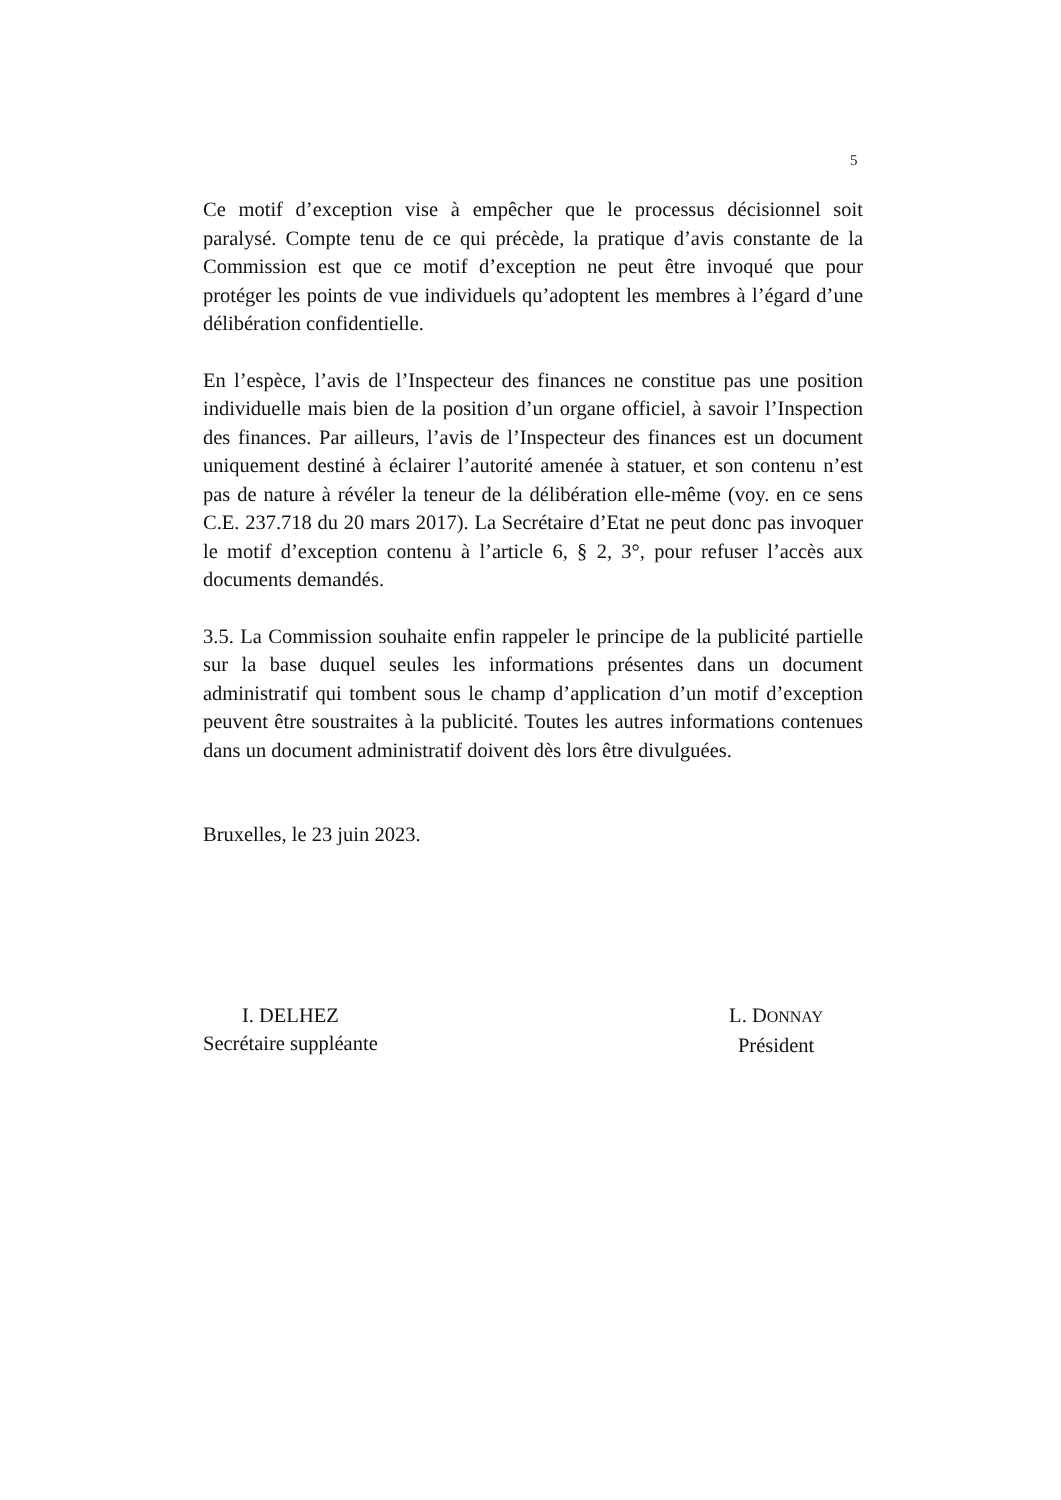5
Ce motif d’exception vise à empêcher que le processus décisionnel soit paralysé. Compte tenu de ce qui précède, la pratique d’avis constante de la Commission est que ce motif d’exception ne peut être invoqué que pour protéger les points de vue individuels qu’adoptent les membres à l’égard d’une délibération confidentielle.
En l’espèce, l’avis de l’Inspecteur des finances ne constitue pas une position individuelle mais bien de la position d’un organe officiel, à savoir l’Inspection des finances. Par ailleurs, l’avis de l’Inspecteur des finances est un document uniquement destiné à éclairer l’autorité amenée à statuer, et son contenu n’est pas de nature à révéler la teneur de la délibération elle-même (voy. en ce sens C.E. 237.718 du 20 mars 2017). La Secrétaire d’Etat ne peut donc pas invoquer le motif d’exception contenu à l’article 6, § 2, 3°, pour refuser l’accès aux documents demandés.
3.5. La Commission souhaite enfin rappeler le principe de la publicité partielle sur la base duquel seules les informations présentes dans un document administratif qui tombent sous le champ d’application d’un motif d’exception peuvent être soustraites à la publicité. Toutes les autres informations contenues dans un document administratif doivent dès lors être divulguées.
Bruxelles, le 23 juin 2023.
I. DELHEZ
Secrétaire suppléante
L. DONNAY
Président